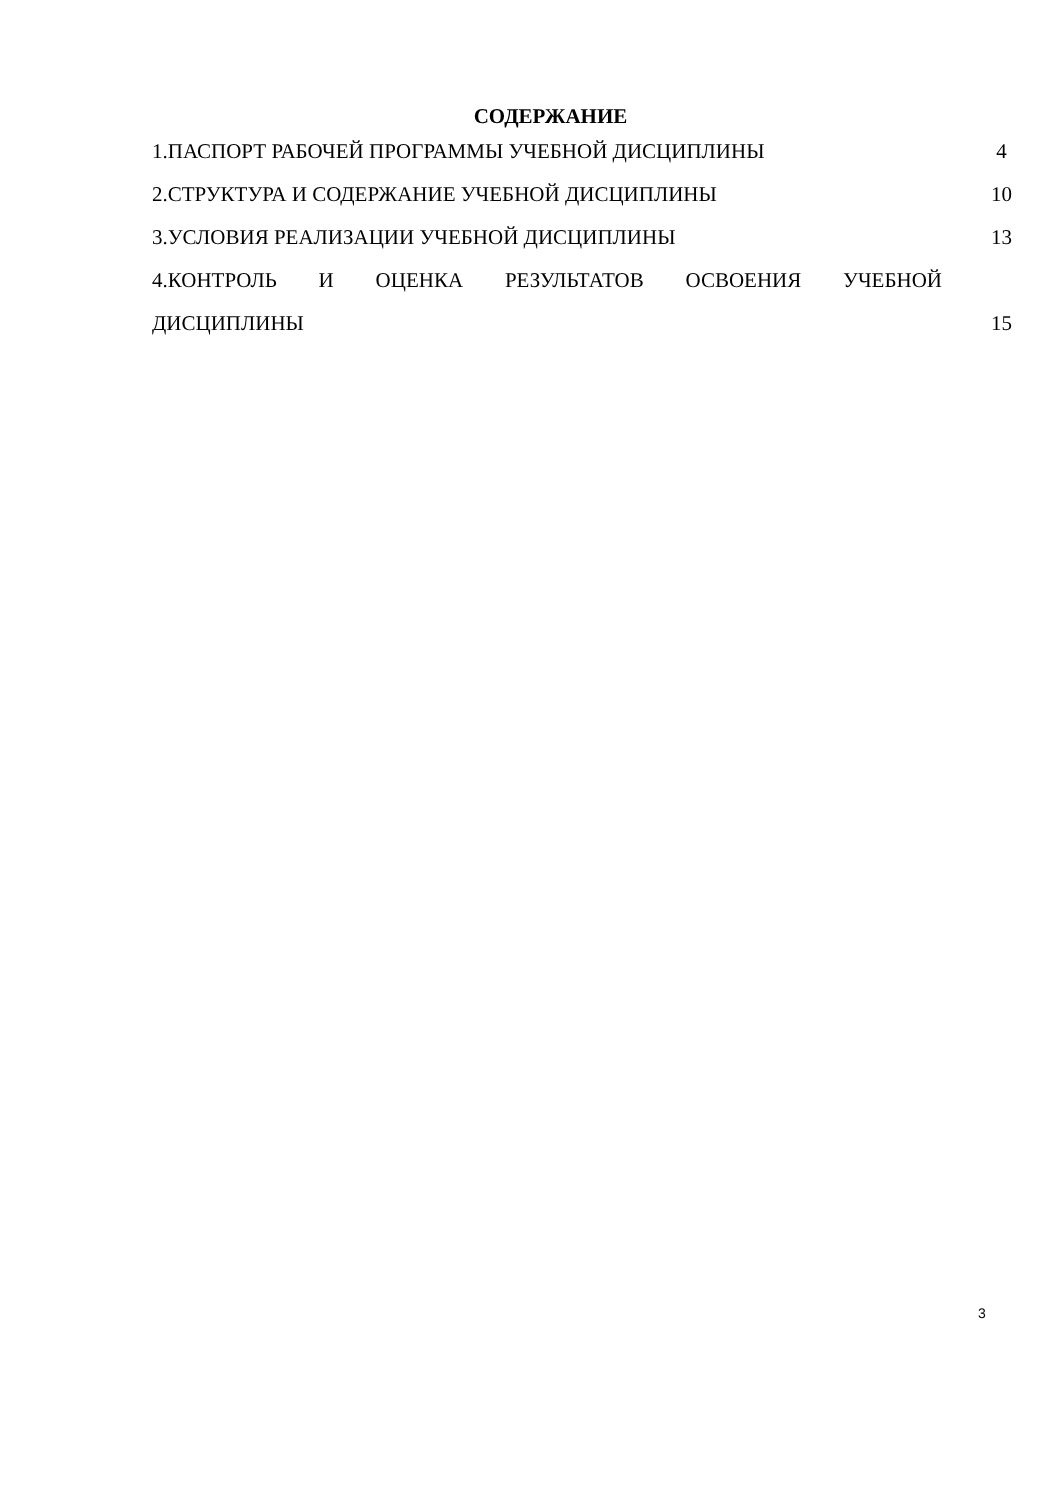СОДЕРЖАНИЕ
1.ПАСПОРТ РАБОЧЕЙ ПРОГРАММЫ УЧЕБНОЙ ДИСЦИПЛИНЫ 4
2.СТРУКТУРА И СОДЕРЖАНИЕ УЧЕБНОЙ ДИСЦИПЛИНЫ 10
3.УСЛОВИЯ РЕАЛИЗАЦИИ УЧЕБНОЙ ДИСЦИПЛИНЫ 13
4.КОНТРОЛЬ И ОЦЕНКА РЕЗУЛЬТАТОВ ОСВОЕНИЯ УЧЕБНОЙ
ДИСЦИПЛИНЫ 15
3